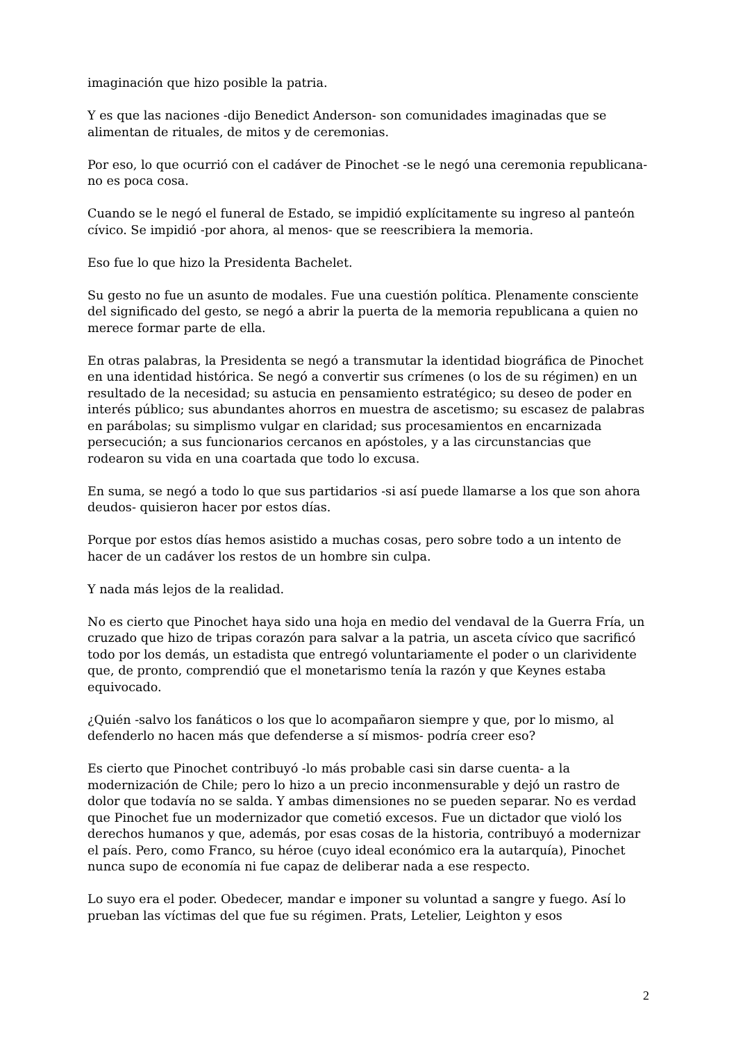imaginación que hizo posible la patria.
Y es que las naciones -dijo Benedict Anderson- son comunidades imaginadas que se alimentan de rituales, de mitos y de ceremonias.
Por eso, lo que ocurrió con el cadáver de Pinochet -se le negó una ceremonia republicana- no es poca cosa.
Cuando se le negó el funeral de Estado, se impidió explícitamente su ingreso al panteón cívico. Se impidió -por ahora, al menos- que se reescribiera la memoria.
Eso fue lo que hizo la Presidenta Bachelet.
Su gesto no fue un asunto de modales. Fue una cuestión política. Plenamente consciente del significado del gesto, se negó a abrir la puerta de la memoria republicana a quien no merece formar parte de ella.
En otras palabras, la Presidenta se negó a transmutar la identidad biográfica de Pinochet en una identidad histórica. Se negó a convertir sus crímenes (o los de su régimen) en un resultado de la necesidad; su astucia en pensamiento estratégico; su deseo de poder en interés público; sus abundantes ahorros en muestra de ascetismo; su escasez de palabras en parábolas; su simplismo vulgar en claridad; sus procesamientos en encarnizada persecución; a sus funcionarios cercanos en apóstoles, y a las circunstancias que rodearon su vida en una coartada que todo lo excusa.
En suma, se negó a todo lo que sus partidarios -si así puede llamarse a los que son ahora deudos- quisieron hacer por estos días.
Porque por estos días hemos asistido a muchas cosas, pero sobre todo a un intento de hacer de un cadáver los restos de un hombre sin culpa.
Y nada más lejos de la realidad.
No es cierto que Pinochet haya sido una hoja en medio del vendaval de la Guerra Fría, un cruzado que hizo de tripas corazón para salvar a la patria, un asceta cívico que sacrificó todo por los demás, un estadista que entregó voluntariamente el poder o un clarividente que, de pronto, comprendió que el monetarismo tenía la razón y que Keynes estaba equivocado.
¿Quién -salvo los fanáticos o los que lo acompañaron siempre y que, por lo mismo, al defenderlo no hacen más que defenderse a sí mismos- podría creer eso?
Es cierto que Pinochet contribuyó -lo más probable casi sin darse cuenta- a la modernización de Chile; pero lo hizo a un precio inconmensurable y dejó un rastro de dolor que todavía no se salda. Y ambas dimensiones no se pueden separar. No es verdad que Pinochet fue un modernizador que cometió excesos. Fue un dictador que violó los derechos humanos y que, además, por esas cosas de la historia, contribuyó a modernizar el país. Pero, como Franco, su héroe (cuyo ideal económico era la autarquía), Pinochet nunca supo de economía ni fue capaz de deliberar nada a ese respecto.
Lo suyo era el poder. Obedecer, mandar e imponer su voluntad a sangre y fuego. Así lo prueban las víctimas del que fue su régimen. Prats, Letelier, Leighton y esos
2